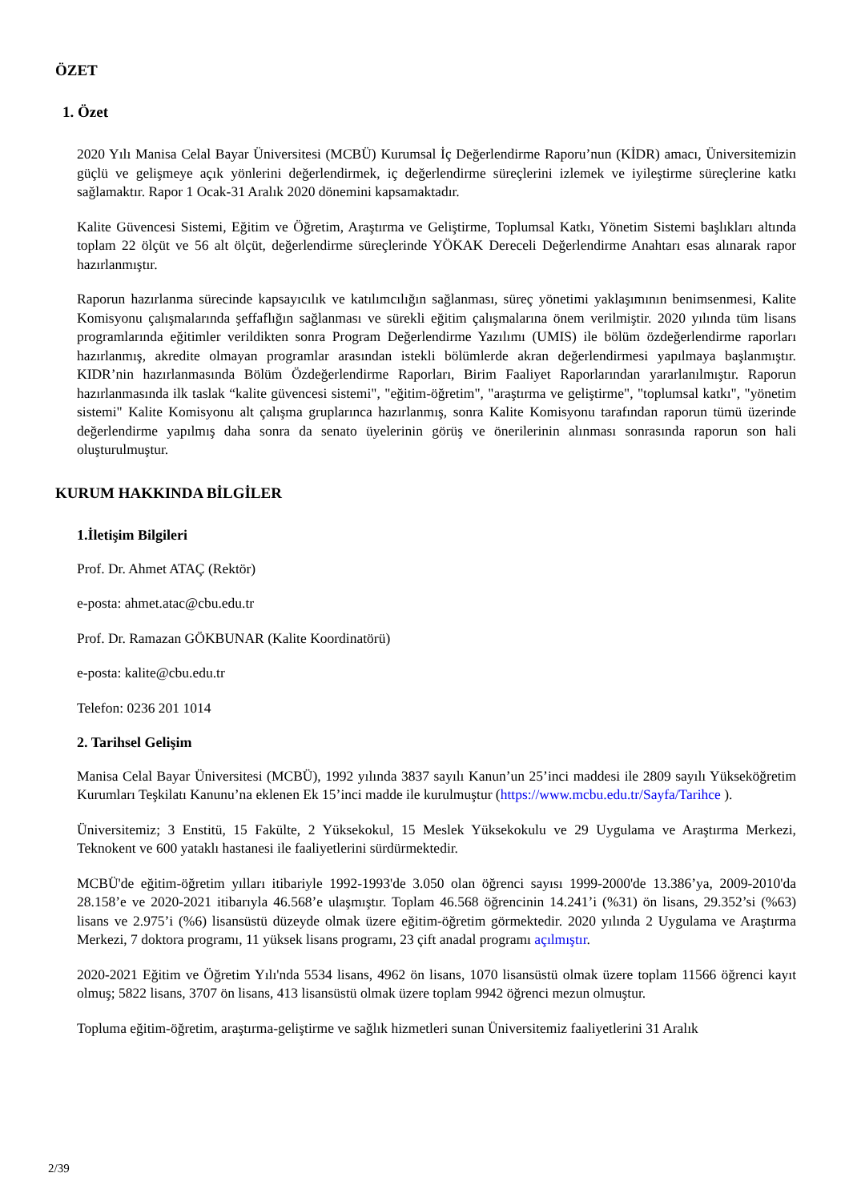ÖZET
1. Özet
2020 Yılı Manisa Celal Bayar Üniversitesi (MCBÜ) Kurumsal İç Değerlendirme Raporu’nun (KİDR) amacı, Üniversitemizin güçlü ve gelişmeye açık yönlerini değerlendirmek, iç değerlendirme süreçlerini izlemek ve iyileştirme süreçlerine katkı sağlamaktır. Rapor 1 Ocak-31 Aralık 2020 dönemini kapsamaktadır.
Kalite Güvencesi Sistemi, Eğitim ve Öğretim, Araştırma ve Geliştirme, Toplumsal Katkı, Yönetim Sistemi başlıkları altında toplam 22 ölçüt ve 56 alt ölçüt, değerlendirme süreçlerinde YÖKAK Dereceli Değerlendirme Anahtarı esas alınarak rapor hazırlanmıştır.
Raporun hazırlanma sürecinde kapsayıcılık ve katılımcılığın sağlanması, süreç yönetimi yaklaşımının benimsenmesi, Kalite Komisyonu çalışmalarında şeffaflığın sağlanması ve sürekli eğitim çalışmalarına önem verilmiştir. 2020 yılında tüm lisans programlarında eğitimler verildikten sonra Program Değerlendirme Yazılımı (UMIS) ile bölüm özdeğerlendirme raporları hazırlanmış, akredite olmayan programlar arasından istekli bölümlerde akran değerlendirmesi yapılmaya başlanmıştır. KIDR’nin hazırlanmasında Bölüm Özdeğerlendirme Raporları, Birim Faaliyet Raporlarından yararlanılmıştır. Raporun hazırlanmasında ilk taslak “kalite güvencesi sistemi", "eğitim-öğretim", "araştırma ve geliştirme", "toplumsal katkı", "yönetim sistemi" Kalite Komisyonu alt çalışma gruplarınca hazırlanmış, sonra Kalite Komisyonu tarafından raporun tümü üzerinde değerlendirme yapılmış daha sonra da senato üyelerinin görüş ve önerilerinin alınması sonrasında raporun son hali oluşturulmuştur.
KURUM HAKKINDA BİLGİLER
1.İletişim Bilgileri
Prof. Dr. Ahmet ATAÇ (Rektör)
e-posta: ahmet.atac@cbu.edu.tr
Prof. Dr. Ramazan GÖKBUNAR (Kalite Koordinatörü)
e-posta: kalite@cbu.edu.tr
Telefon: 0236 201 1014
2. Tarihsel Gelişim
Manisa Celal Bayar Üniversitesi (MCBÜ), 1992 yılında 3837 sayılı Kanun’un 25’inci maddesi ile 2809 sayılı Yükseköğretim Kurumları Teşkilatı Kanunu’na eklenen Ek 15’inci madde ile kurulmuştur (https://www.mcbu.edu.tr/Sayfa/Tarihce ).
Üniversitemiz; 3 Enstitü, 15 Fakülte, 2 Yüksekokul, 15 Meslek Yüksekokulu ve 29 Uygulama ve Araştırma Merkezi, Teknokent ve 600 yataklı hastanesi ile faaliyetlerini sürdürmektedir.
MCBÜ'de eğitim-öğretim yılları itibariyle 1992-1993'de 3.050 olan öğrenci sayısı 1999-2000'de 13.386’ya, 2009-2010'da 28.158’e ve 2020-2021 itibarıyla 46.568’e ulaşmıştır. Toplam 46.568 öğrencinin 14.241’i (%31) ön lisans, 29.352’si (%63) lisans ve 2.975’i (%6) lisansüstü düzeyde olmak üzere eğitim-öğretim görmektedir. 2020 yılında 2 Uygulama ve Araştırma Merkezi, 7 doktora programı, 11 yüksek lisans programı, 23 çift anadal programı açılmıştır.
2020-2021 Eğitim ve Öğretim Yılı'nda 5534 lisans, 4962 ön lisans, 1070 lisansüstü olmak üzere toplam 11566 öğrenci kayıt olmuş; 5822 lisans, 3707 ön lisans, 413 lisansüstü olmak üzere toplam 9942 öğrenci mezun olmuştur.
Topluma eğitim-öğretim, araştırma-geliştirme ve sağlık hizmetleri sunan Üniversitemiz faaliyetlerini 31 Aralık
2/39